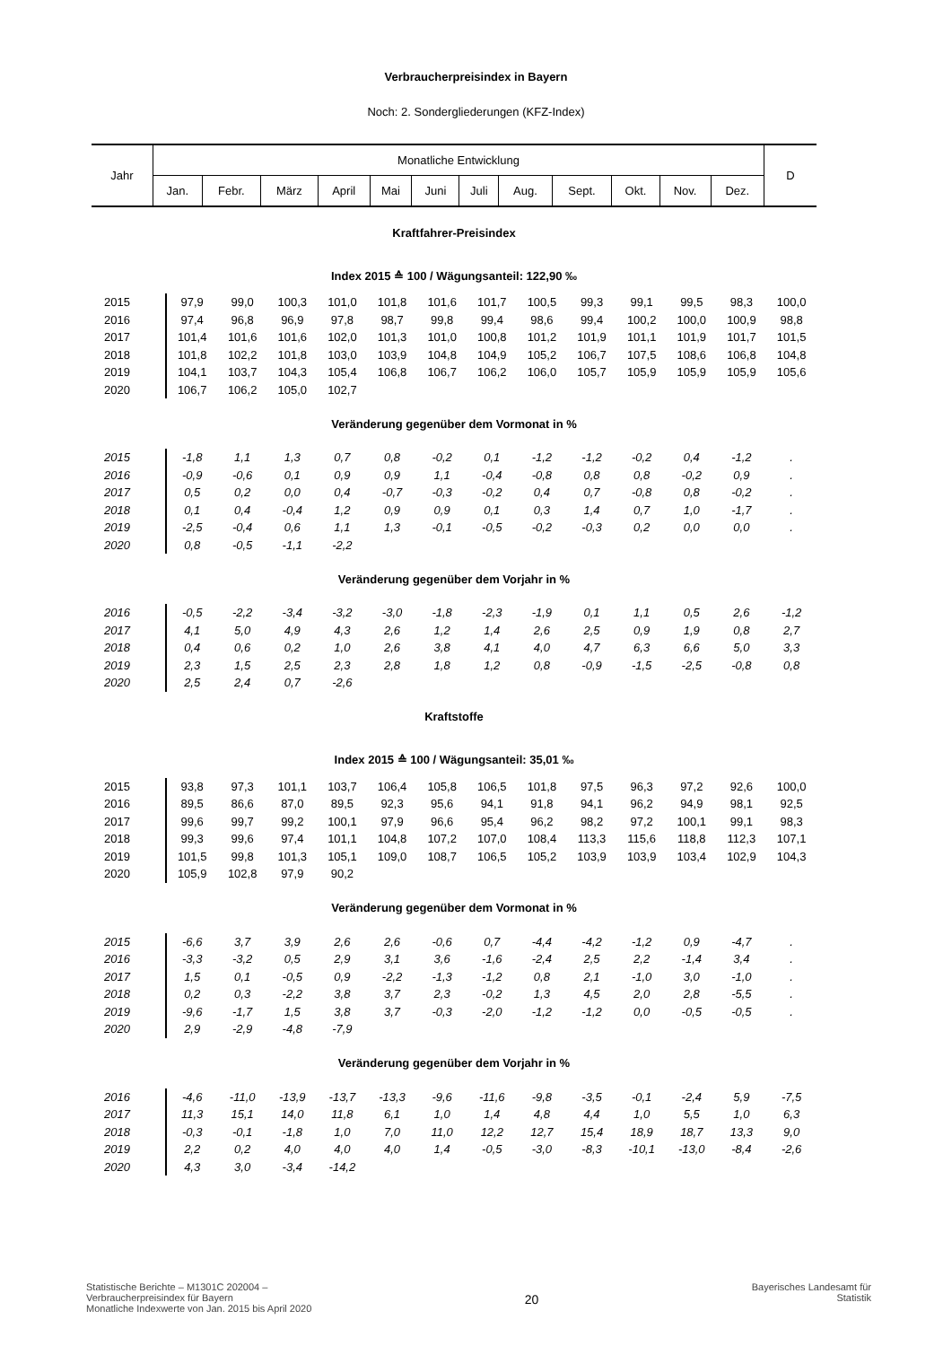Verbraucherpreisindex in Bayern
Noch: 2. Sondergliederungen (KFZ-Index)
| Jahr | Monatliche Entwicklung | | | | | | | | | | | | D |
| --- | --- | --- | --- | --- | --- | --- | --- | --- | --- | --- | --- | --- | --- |
| | Jan. | Febr. | März | April | Mai | Juni | Juli | Aug. | Sept. | Okt. | Nov. | Dez. | |
| Kraftfahrer-Preisindex | | | | | | | | | | | | | |
| Index 2015 ≙ 100 / Wägungsanteil: 122,90 ‰ | | | | | | | | | | | | | |
| 2015 | 97,9 | 99,0 | 100,3 | 101,0 | 101,8 | 101,6 | 101,7 | 100,5 | 99,3 | 99,1 | 99,5 | 98,3 | 100,0 |
| 2016 | 97,4 | 96,8 | 96,9 | 97,8 | 98,7 | 99,8 | 99,4 | 98,6 | 99,4 | 100,2 | 100,0 | 100,9 | 98,8 |
| 2017 | 101,4 | 101,6 | 101,6 | 102,0 | 101,3 | 101,0 | 100,8 | 101,2 | 101,9 | 101,1 | 101,9 | 101,7 | 101,5 |
| 2018 | 101,8 | 102,2 | 101,8 | 103,0 | 103,9 | 104,8 | 104,9 | 105,2 | 106,7 | 107,5 | 108,6 | 106,8 | 104,8 |
| 2019 | 104,1 | 103,7 | 104,3 | 105,4 | 106,8 | 106,7 | 106,2 | 106,0 | 105,7 | 105,9 | 105,9 | 105,9 | 105,6 |
| 2020 | 106,7 | 106,2 | 105,0 | 102,7 | | | | | | | | | |
| Veränderung gegenüber dem Vormonat in % | | | | | | | | | | | | | |
| 2015 | -1,8 | 1,1 | 1,3 | 0,7 | 0,8 | -0,2 | 0,1 | -1,2 | -1,2 | -0,2 | 0,4 | -1,2 | . |
| 2016 | -0,9 | -0,6 | 0,1 | 0,9 | 0,9 | 1,1 | -0,4 | -0,8 | 0,8 | 0,8 | -0,2 | 0,9 | . |
| 2017 | 0,5 | 0,2 | 0,0 | 0,4 | -0,7 | -0,3 | -0,2 | 0,4 | 0,7 | -0,8 | 0,8 | -0,2 | . |
| 2018 | 0,1 | 0,4 | -0,4 | 1,2 | 0,9 | 0,9 | 0,1 | 0,3 | 1,4 | 0,7 | 1,0 | -1,7 | . |
| 2019 | -2,5 | -0,4 | 0,6 | 1,1 | 1,3 | -0,1 | -0,5 | -0,2 | -0,3 | 0,2 | 0,0 | 0,0 | . |
| 2020 | 0,8 | -0,5 | -1,1 | -2,2 | | | | | | | | | |
| Veränderung gegenüber dem Vorjahr in % | | | | | | | | | | | | | |
| 2016 | -0,5 | -2,2 | -3,4 | -3,2 | -3,0 | -1,8 | -2,3 | -1,9 | 0,1 | 1,1 | 0,5 | 2,6 | -1,2 |
| 2017 | 4,1 | 5,0 | 4,9 | 4,3 | 2,6 | 1,2 | 1,4 | 2,6 | 2,5 | 0,9 | 1,9 | 0,8 | 2,7 |
| 2018 | 0,4 | 0,6 | 0,2 | 1,0 | 2,6 | 3,8 | 4,1 | 4,0 | 4,7 | 6,3 | 6,6 | 5,0 | 3,3 |
| 2019 | 2,3 | 1,5 | 2,5 | 2,3 | 2,8 | 1,8 | 1,2 | 0,8 | -0,9 | -1,5 | -2,5 | -0,8 | 0,8 |
| 2020 | 2,5 | 2,4 | 0,7 | -2,6 | | | | | | | | | |
| Kraftstoffe | | | | | | | | | | | | | |
| Index 2015 ≙ 100 / Wägungsanteil: 35,01 ‰ | | | | | | | | | | | | | |
| 2015 | 93,8 | 97,3 | 101,1 | 103,7 | 106,4 | 105,8 | 106,5 | 101,8 | 97,5 | 96,3 | 97,2 | 92,6 | 100,0 |
| 2016 | 89,5 | 86,6 | 87,0 | 89,5 | 92,3 | 95,6 | 94,1 | 91,8 | 94,1 | 96,2 | 94,9 | 98,1 | 92,5 |
| 2017 | 99,6 | 99,7 | 99,2 | 100,1 | 97,9 | 96,6 | 95,4 | 96,2 | 98,2 | 97,2 | 100,1 | 99,1 | 98,3 |
| 2018 | 99,3 | 99,6 | 97,4 | 101,1 | 104,8 | 107,2 | 107,0 | 108,4 | 113,3 | 115,6 | 118,8 | 112,3 | 107,1 |
| 2019 | 101,5 | 99,8 | 101,3 | 105,1 | 109,0 | 108,7 | 106,5 | 105,2 | 103,9 | 103,9 | 103,4 | 102,9 | 104,3 |
| 2020 | 105,9 | 102,8 | 97,9 | 90,2 | | | | | | | | | |
| Veränderung gegenüber dem Vormonat in % | | | | | | | | | | | | | |
| 2015 | -6,6 | 3,7 | 3,9 | 2,6 | 2,6 | -0,6 | 0,7 | -4,4 | -4,2 | -1,2 | 0,9 | -4,7 | . |
| 2016 | -3,3 | -3,2 | 0,5 | 2,9 | 3,1 | 3,6 | -1,6 | -2,4 | 2,5 | 2,2 | -1,4 | 3,4 | . |
| 2017 | 1,5 | 0,1 | -0,5 | 0,9 | -2,2 | -1,3 | -1,2 | 0,8 | 2,1 | -1,0 | 3,0 | -1,0 | . |
| 2018 | 0,2 | 0,3 | -2,2 | 3,8 | 3,7 | 2,3 | -0,2 | 1,3 | 4,5 | 2,0 | 2,8 | -5,5 | . |
| 2019 | -9,6 | -1,7 | 1,5 | 3,8 | 3,7 | -0,3 | -2,0 | -1,2 | -1,2 | 0,0 | -0,5 | -0,5 | . |
| 2020 | 2,9 | -2,9 | -4,8 | -7,9 | | | | | | | | | |
| Veränderung gegenüber dem Vorjahr in % | | | | | | | | | | | | | |
| 2016 | -4,6 | -11,0 | -13,9 | -13,7 | -13,3 | -9,6 | -11,6 | -9,8 | -3,5 | -0,1 | -2,4 | 5,9 | -7,5 |
| 2017 | 11,3 | 15,1 | 14,0 | 11,8 | 6,1 | 1,0 | 1,4 | 4,8 | 4,4 | 1,0 | 5,5 | 1,0 | 6,3 |
| 2018 | -0,3 | -0,1 | -1,8 | 1,0 | 7,0 | 11,0 | 12,2 | 12,7 | 15,4 | 18,9 | 18,7 | 13,3 | 9,0 |
| 2019 | 2,2 | 0,2 | 4,0 | 4,0 | 4,0 | 1,4 | -0,5 | -3,0 | -8,3 | -10,1 | -13,0 | -8,4 | -2,6 |
| 2020 | 4,3 | 3,0 | -3,4 | -14,2 | | | | | | | | | |
Statistische Berichte – M1301C 202004 –
Verbraucherpreisindex für Bayern
Monatliche Indexwerte von Jan. 2015 bis April 2020
20
Bayerisches Landesamt für
Statistik